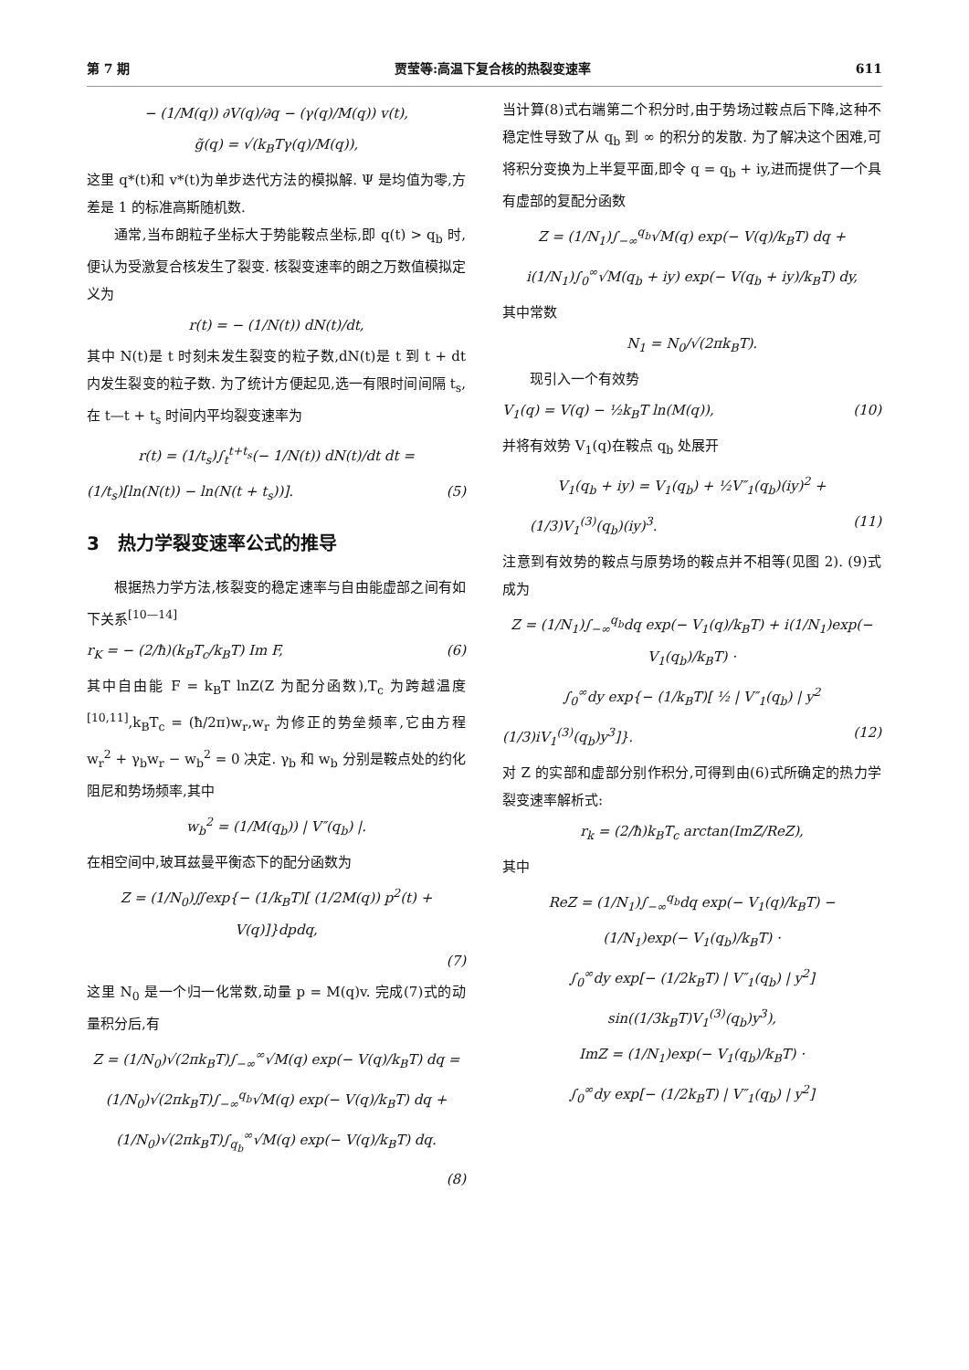第 7 期 贾莹等:高温下复合核的热裂变速率 611
− (1/M(q)) ∂V(q)/∂q − (γ(q)/M(q)) v(t),
g̃(q) = √(k<sub>B</sub>Tγ(q)/M(q)),
这里 q*(t)和 v*(t)为单步迭代方法的模拟解. Ψ 是均值为零,方差是 1 的标准高斯随机数.
通常,当布朗粒子坐标大于势能鞍点坐标,即 q(t) > q<sub>b</sub> 时,便认为受激复合核发生了裂变. 核裂变速率的朗之万数值模拟定义为
r(t) = − (1/N(t)) dN(t)/dt,
其中 N(t)是 t 时刻未发生裂变的粒子数,dN(t)是 t 到 t + dt 内发生裂变的粒子数. 为了统计方便起见,选一有限时间间隔 t<sub>s</sub>,在 t—t + t<sub>s</sub> 时间内平均裂变速率为
r(t) = (1/t<sub>s</sub>)∫<sub>t</sub><sup>t+t<sub>s</sub></sup>(− 1/N(t)) dN(t)/dt dt =
(1/t<sub>s</sub>)[ln(N(t)) − ln(N(t + t<sub>s</sub>))]. (5)
3　热力学裂变速率公式的推导
根据热力学方法,核裂变的稳定速率与自由能虚部之间有如下关系<sup>[10—14]</sup>
r<sub>K</sub> = − (2/ħ)(k<sub>B</sub>T<sub>c</sub>/k<sub>B</sub>T) Im F, (6)
其中自由能 F = k<sub>B</sub>T lnZ(Z 为配分函数),T<sub>c</sub> 为跨越温度<sup>[10,11]</sup>,k<sub>B</sub>T<sub>c</sub> = (ħ/2π)w<sub>r</sub>,w<sub>r</sub> 为修正的势垒频率,它由方程 w<sub>r</sub><sup>2</sup> + γ<sub>b</sub>w<sub>r</sub> − w<sub>b</sub><sup>2</sup> = 0 决定. γ<sub>b</sub> 和 w<sub>b</sub> 分别是鞍点处的约化阻尼和势场频率,其中
w<sub>b</sub><sup>2</sup> = (1/M(q<sub>b</sub>)) | V″(q<sub>b</sub>) |.
在相空间中,玻耳兹曼平衡态下的配分函数为
Z = (1/N<sub>0</sub>)∬exp{− (1/k<sub>B</sub>T)[ (1/2M(q)) p<sup>2</sup>(t) + V(q)]}dpdq,
(7)
这里 N<sub>0</sub> 是一个归一化常数,动量 p = M(q)v. 完成(7)式的动量积分后,有
Z = (1/N<sub>0</sub>)√(2πk<sub>B</sub>T)∫<sub>−∞</sub><sup>∞</sup>√M(q) exp(− V(q)/k<sub>B</sub>T) dq =
(1/N<sub>0</sub>)√(2πk<sub>B</sub>T)∫<sub>−∞</sub><sup>q<sub>b</sub></sup>√M(q) exp(− V(q)/k<sub>B</sub>T) dq +
(1/N<sub>0</sub>)√(2πk<sub>B</sub>T)∫<sub>q<sub>b</sub></sub><sup>∞</sup>√M(q) exp(− V(q)/k<sub>B</sub>T) dq.
(8)
当计算(8)式右端第二个积分时,由于势场过鞍点后下降,这种不稳定性导致了从 q<sub>b</sub> 到 ∞ 的积分的发散. 为了解决这个困难,可将积分变换为上半复平面,即令 q = q<sub>b</sub> + iy,进而提供了一个具有虚部的复配分函数
Z = (1/N<sub>1</sub>)∫<sub>−∞</sub><sup>q<sub>b</sub></sup>√M(q) exp(− V(q)/k<sub>B</sub>T) dq +
i(1/N<sub>1</sub>)∫<sub>0</sub><sup>∞</sup>√M(q<sub>b</sub> + iy) exp(− V(q<sub>b</sub> + iy)/k<sub>B</sub>T) dy,
其中常数
N<sub>1</sub> = N<sub>0</sub>/√(2πk<sub>B</sub>T).
现引入一个有效势
V<sub>1</sub>(q) = V(q) − ½k<sub>B</sub>T ln(M(q)), (10)
并将有效势 V<sub>1</sub>(q)在鞍点 q<sub>b</sub> 处展开
V<sub>1</sub>(q<sub>b</sub> + iy) = V<sub>1</sub>(q<sub>b</sub>) + ½V″<sub>1</sub>(q<sub>b</sub>)(iy)<sup>2</sup> +
　　(1/3)V<sub>1</sub><sup>(3)</sup>(q<sub>b</sub>)(iy)<sup>3</sup>. (11)
注意到有效势的鞍点与原势场的鞍点并不相等(见图 2). (9)式成为
Z = (1/N<sub>1</sub>)∫<sub>−∞</sub><sup>q<sub>b</sub></sup>dq exp(− V<sub>1</sub>(q)/k<sub>B</sub>T) + i(1/N<sub>1</sub>)exp(− V<sub>1</sub>(q<sub>b</sub>)/k<sub>B</sub>T) ·
∫<sub>0</sub><sup>∞</sup>dy exp{− (1/k<sub>B</sub>T)[ ½ | V″<sub>1</sub>(q<sub>b</sub>) | y<sup>2</sup>
(1/3)iV<sub>1</sub><sup>(3)</sup>(q<sub>b</sub>)y<sup>3</sup>]}. (12)
对 Z 的实部和虚部分别作积分,可得到由(6)式所确定的热力学裂变速率解析式:
r<sub>k</sub> = (2/ħ)k<sub>B</sub>T<sub>c</sub> arctan(ImZ/ReZ),
其中
ReZ = (1/N<sub>1</sub>)∫<sub>−∞</sub><sup>q<sub>b</sub></sup>dq exp(− V<sub>1</sub>(q)/k<sub>B</sub>T) −
(1/N<sub>1</sub>)exp(− V<sub>1</sub>(q<sub>b</sub>)/k<sub>B</sub>T) ·
∫<sub>0</sub><sup>∞</sup>dy exp[− (1/2k<sub>B</sub>T) | V″<sub>1</sub>(q<sub>b</sub>) | y<sup>2</sup>]
sin((1/3k<sub>B</sub>T)V<sub>1</sub><sup>(3)</sup>(q<sub>b</sub>)y<sup>3</sup>),
ImZ = (1/N<sub>1</sub>)exp(− V<sub>1</sub>(q<sub>b</sub>)/k<sub>B</sub>T) ·
∫<sub>0</sub><sup>∞</sup>dy exp[− (1/2k<sub>B</sub>T) | V″<sub>1</sub>(q<sub>b</sub>) | y<sup>2</sup>]